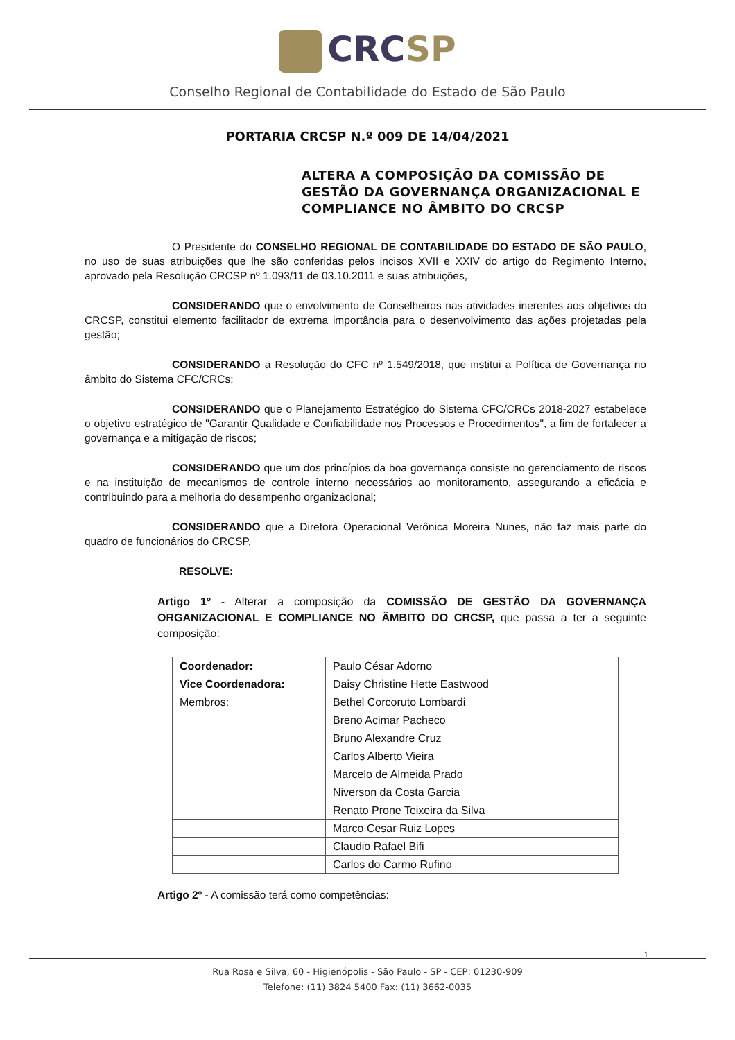CRCSP
Conselho Regional de Contabilidade do Estado de São Paulo
PORTARIA CRCSP N.º 009 DE 14/04/2021
ALTERA A COMPOSIÇÃO DA COMISSÃO DE GESTÃO DA GOVERNANÇA ORGANIZACIONAL E COMPLIANCE NO ÂMBITO DO CRCSP
O Presidente do CONSELHO REGIONAL DE CONTABILIDADE DO ESTADO DE SÃO PAULO, no uso de suas atribuições que lhe são conferidas pelos incisos XVII e XXIV do artigo do Regimento Interno, aprovado pela Resolução CRCSP nº 1.093/11 de 03.10.2011 e suas atribuições,
CONSIDERANDO que o envolvimento de Conselheiros nas atividades inerentes aos objetivos do CRCSP, constitui elemento facilitador de extrema importância para o desenvolvimento das ações projetadas pela gestão;
CONSIDERANDO a Resolução do CFC nº 1.549/2018, que institui a Política de Governança no âmbito do Sistema CFC/CRCs;
CONSIDERANDO que o Planejamento Estratégico do Sistema CFC/CRCs 2018-2027 estabelece o objetivo estratégico de "Garantir Qualidade e Confiabilidade nos Processos e Procedimentos", a fim de fortalecer a governança e a mitigação de riscos;
CONSIDERANDO que um dos princípios da boa governança consiste no gerenciamento de riscos e na instituição de mecanismos de controle interno necessários ao monitoramento, assegurando a eficácia e contribuindo para a melhoria do desempenho organizacional;
CONSIDERANDO que a Diretora Operacional Verônica Moreira Nunes, não faz mais parte do quadro de funcionários do CRCSP,
RESOLVE:
Artigo 1º - Alterar a composição da COMISSÃO DE GESTÃO DA GOVERNANÇA ORGANIZACIONAL E COMPLIANCE NO ÂMBITO DO CRCSP, que passa a ter a seguinte composição:
| Coordenador: | Paulo César Adorno |
| Vice Coordenadora: | Daisy Christine Hette Eastwood |
| Membros: | Bethel Corcoruto Lombardi |
| | Breno Acimar Pacheco |
| | Bruno Alexandre Cruz |
| | Carlos Alberto Vieira |
| | Marcelo de Almeida Prado |
| | Niverson da Costa Garcia |
| | Renato Prone Teixeira da Silva |
| | Marco Cesar Ruiz Lopes |
| | Claudio Rafael Bifi |
| | Carlos do Carmo Rufino |
Artigo 2º - A comissão terá como competências:
1
Rua Rosa e Silva, 60 - Higienópolis - São Paulo - SP - CEP: 01230-909
Telefone: (11) 3824 5400 Fax: (11) 3662-0035